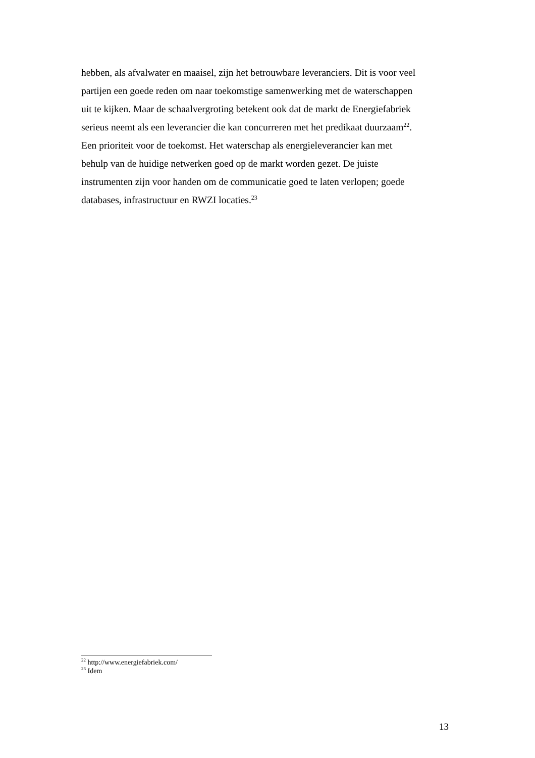hebben, als afvalwater en maaisel, zijn het betrouwbare leveranciers. Dit is voor veel
partijen een goede reden om naar toekomstige samenwerking met de waterschappen
uit te kijken. Maar de schaalvergroting betekent ook dat de markt de Energiefabriek
serieus neemt als een leverancier die kan concurreren met het predikaat duurzaam<sup>22</sup>.
Een prioriteit voor de toekomst. Het waterschap als energieleverancier kan met
behulp van de huidige netwerken goed op de markt worden gezet. De juiste
instrumenten zijn voor handen om de communicatie goed te laten verlopen; goede
databases, infrastructuur en RWZI locaties.<sup>23</sup>
<sup>22</sup> http://www.energiefabriek.com/
<sup>23</sup> Idem
13